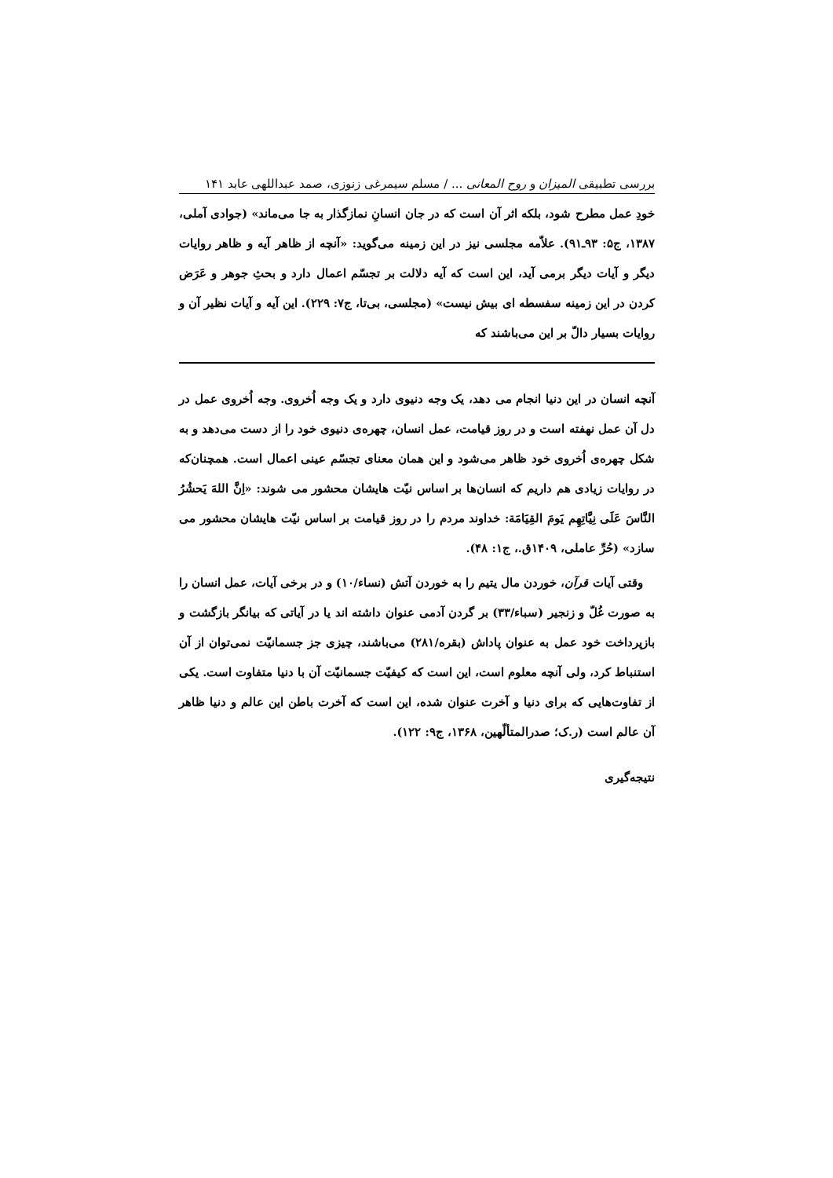بررسی تطبیقی المیزان و روح المعانی ... / مسلم سیمرغی زنوزی، صمد عبداللهی عابد ۱۴۱
خودِ عمل مطرح شود، بلکه اثر آن است که در جان انسانِ نمازگذار به جا می‌ماند» (جوادی آملی، ۱۳۸۷، ج۵: ۹۳ـ۹۱). علاّمه مجلسی نیز در این زمینه می‌گوید: «آنچه از ظاهر آیه و ظاهر روایات دیگر و آیات دیگر برمی آید، این است که آیه دلالت بر تجسّم اعمال دارد و بحثِ جوهر و عَرَض کردن در این زمینه سفسطه ای بیش نیست» (مجلسی، بی‌تا، ج۷: ۲۲۹). این آیه و آیات نظیر آن و روایات بسیار دالّ بر این می‌باشند که
آنچه انسان در این دنیا انجام می دهد، یک وجه دنیوی دارد و یک وجه اُخروی. وجه اُخروی عمل در دل آن عمل نهفته است و در روز قیامت، عمل انسان، چهره‌ی دنیوی خود را از دست می‌دهد و به شکل چهره‌ی اُخروی خود ظاهر می‌شود و این همان معنای تجسّم عینی اعمال است. همچنان‌که در روایات زیادی هم داریم که انسان‌ها بر اساس نیّت هایشان محشور می شوند: «اِنَّ اللهَ یَحشُرُ النَّاسَ عَلَی نِیَّاتِهِم یَومَ القِیَامَة: خداوند مردم را در روز قیامت بر اساس نیّت هایشان محشور می سازد» (حُرِّ عاملی، ۱۴۰۹ق.، ج۱: ۴۸).
وقتی آیات قرآن، خوردن مال یتیم را به خوردن آتش (نساء/۱۰) و در برخی آیات، عمل انسان را به صورت غُلّ و زنجیر (سباء/۳۳) بر گردن آدمی عنوان داشته اند یا در آیاتی که بیانگر بازگشت و بازپرداخت خود عمل به عنوان پاداش (بقره/۲۸۱) می‌باشند، چیزی جز جسمانیّت نمی‌توان از آن استنباط کرد، ولی آنچه معلوم است، این است که کیفیّت جسمانیّت آن با دنیا متفاوت است. یکی از تفاوت‌هایی که برای دنیا و آخرت عنوان شده، این است که آخرت باطن این عالم و دنیا ظاهر آن عالم است (ر.ک؛ صدرالمتألّهین، ۱۳۶۸، ج۹: ۱۲۲).
نتیجه‌گیری